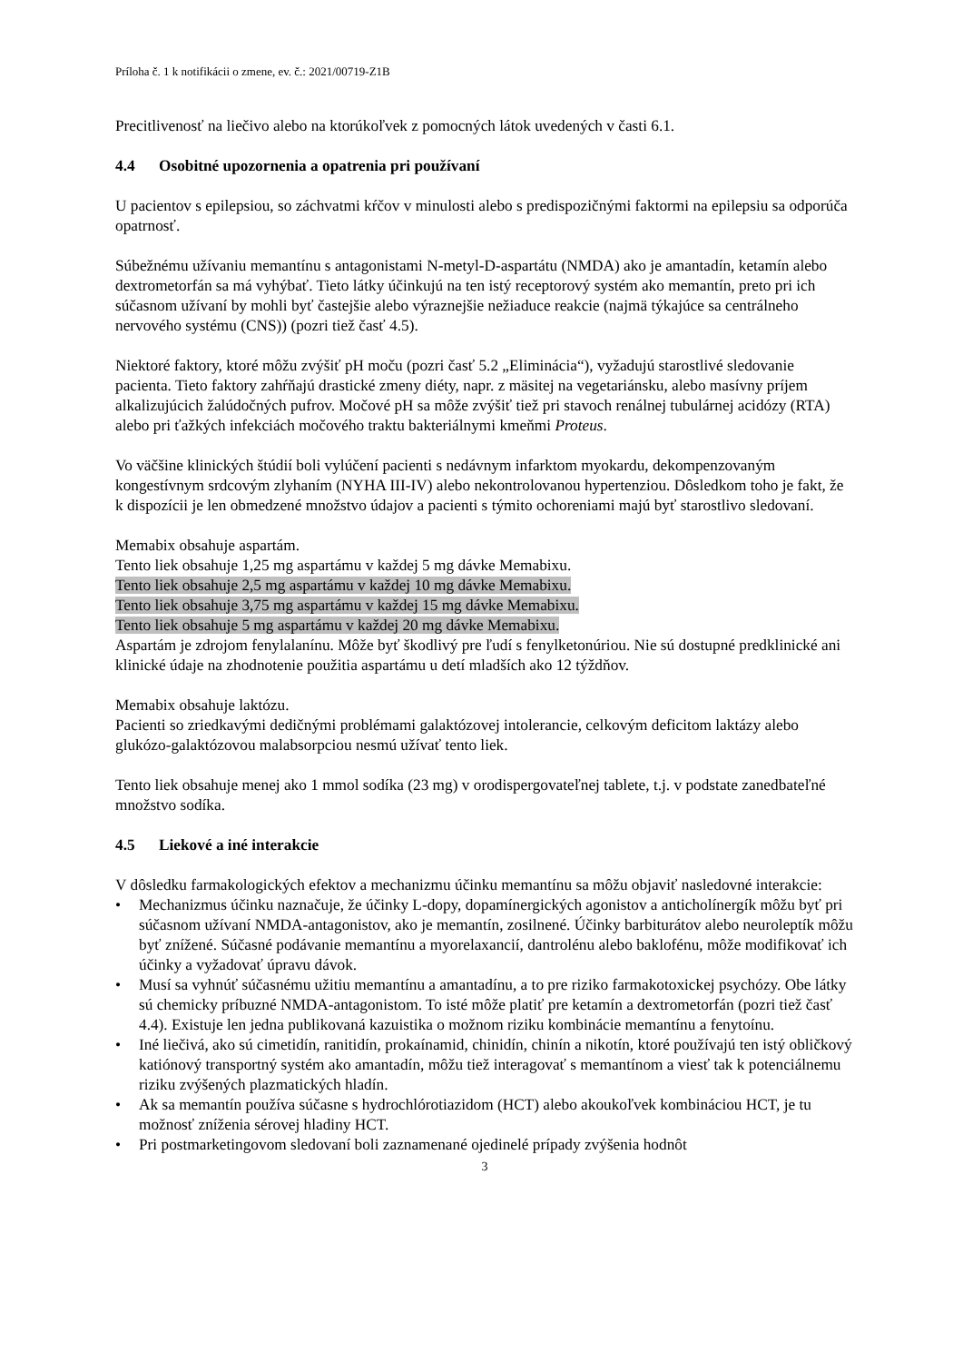Príloha č. 1 k notifikácii o zmene, ev. č.: 2021/00719-Z1B
Precitlivenosť na liečivo alebo na ktorúkoľvek z pomocných látok uvedených v časti 6.1.
4.4 Osobitné upozornenia a opatrenia pri používaní
U pacientov s epilepsiou, so záchvatmi kŕčov v minulosti alebo s predispozičnými faktormi na epilepsiu sa odporúča opatrnosť.
Súbežnému užívaniu memantínu s antagonistami N-metyl-D-aspartátu (NMDA) ako je amantadín, ketamín alebo dextrometorfán sa má vyhýbať. Tieto látky účinkujú na ten istý receptorový systém ako memantín, preto pri ich súčasnom užívaní by mohli byť častejšie alebo výraznejšie nežiaduce reakcie (najmä týkajúce sa centrálneho nervového systému (CNS)) (pozri tiež časť 4.5).
Niektoré faktory, ktoré môžu zvýšiť pH moču (pozri časť 5.2 „Eliminácia“), vyžadujú starostlivé sledovanie pacienta. Tieto faktory zahŕňajú drastické zmeny diéty, napr. z mäsitej na vegetariánsku, alebo masívny príjem alkalizujúcich žalúdočných pufrov. Močové pH sa môže zvýšiť tiež pri stavoch renálnej tubulárnej acidózy (RTA) alebo pri ťažkých infekciách močového traktu bakteriálnymi kmeňmi Proteus.
Vo väčšine klinických štúdií boli vylúčení pacienti s nedávnym infarktom myokardu, dekompenzovaným kongestívnym srdcovým zlyhaním (NYHA III-IV) alebo nekontrolovanou hypertenziou. Dôsledkom toho je fakt, že k dispozícii je len obmedzené množstvo údajov a pacienti s týmito ochoreniami majú byť starostlivo sledovaní.
Memabix obsahuje aspartám.
Tento liek obsahuje 1,25 mg aspartámu v každej 5 mg dávke Memabixu.
Tento liek obsahuje 2,5 mg aspartámu v každej 10 mg dávke Memabixu.
Tento liek obsahuje 3,75 mg aspartámu v každej 15 mg dávke Memabixu.
Tento liek obsahuje 5 mg aspartámu v každej 20 mg dávke Memabixu.
Aspartám je zdrojom fenylalanínu. Môže byť škodlivý pre ľudí s fenylketonúriou. Nie sú dostupné predklinické ani klinické údaje na zhodnotenie použitia aspartámu u detí mladších ako 12 týždňov.
Memabix obsahuje laktózu.
Pacienti so zriedkavými dedičnými problémami galaktózovej intolerancie, celkovým deficitom laktázy alebo glukózo-galaktózovou malabsorpciou nesmú užívať tento liek.
Tento liek obsahuje menej ako 1 mmol sodíka (23 mg) v orodispergovateľnej tablete, t.j. v podstate zanedbateľné množstvo sodíka.
4.5 Liekové a iné interakcie
V dôsledku farmakologických efektov a mechanizmu účinku memantínu sa môžu objaviť nasledovné interakcie:
• Mechanizmus účinku naznačuje, že účinky L-dopy, dopamínergických agonistov a anticholínergík môžu byť pri súčasnom užívaní NMDA-antagonistov, ako je memantín, zosilnené. Účinky barbiturátov alebo neuroleptík môžu byť znížené. Súčasné podávanie memantínu a myorelaxancií, dantrolénu alebo baklofénu, môže modifikovať ich účinky a vyžadovať úpravu dávok.
• Musí sa vyhnúť súčasnému užitiu memantínu a amantadínu, a to pre riziko farmakotoxickej psychózy. Obe látky sú chemicky príbuzné NMDA-antagonistom. To isté môže platiť pre ketamín a dextrometorfán (pozri tiež časť 4.4). Existuje len jedna publikovaná kazuistika o možnom riziku kombinácie memantínu a fenytoínu.
• Iné liečivá, ako sú cimetidín, ranitidín, prokaínamid, chinidín, chinín a nikotín, ktoré používajú ten istý obličkový katiónový transportný systém ako amantadín, môžu tiež interagovať s memantínom a viesť tak k potenciálnemu riziku zvýšených plazmatických hladín.
• Ak sa memantín používa súčasne s hydrochlórotiazidom (HCT) alebo akoukoľvek kombináciou HCT, je tu možnosť zníženia sérovej hladiny HCT.
• Pri postmarketingovom sledovaní boli zaznamenané ojedinelé prípady zvýšenia hodnôt
3